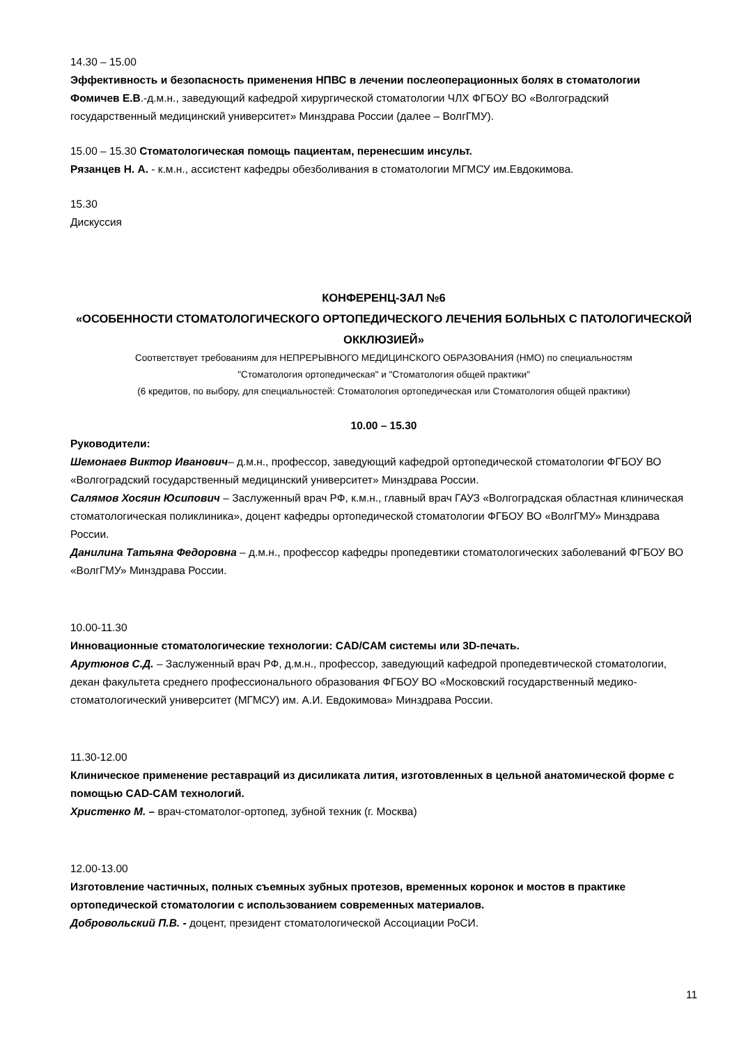14.30 – 15.00
Эффективность и безопасность применения НПВС в лечении послеоперационных болях в стоматологии
Фомичев Е.В.-д.м.н., заведующий кафедрой хирургической стоматологии ЧЛХ ФГБОУ ВО «Волгоградский государственный медицинский университет» Минздрава России (далее – ВолгГМУ).
15.00 – 15.30 Стоматологическая помощь пациентам, перенесшим инсульт.
Рязанцев Н. А. - к.м.н., ассистент кафедры обезболивания в стоматологии МГМСУ им.Евдокимова.
15.30
Дискуссия
КОНФЕРЕНЦ-ЗАЛ №6
«ОСОБЕННОСТИ СТОМАТОЛОГИЧЕСКОГО ОРТОПЕДИЧЕСКОГО ЛЕЧЕНИЯ БОЛЬНЫХ С ПАТОЛОГИЧЕСКОЙ ОККЛЮЗИЕЙ»
Соответствует требованиям для НЕПРЕРЫВНОГО МЕДИЦИНСКОГО ОБРАЗОВАНИЯ (НМО) по специальностям
"Стоматология ортопедическая" и "Стоматология общей практики"
(6 кредитов, по выбору, для специальностей: Стоматология ортопедическая или Стоматология общей практики)
10.00 – 15.30
Руководители:
Шемонаев Виктор Иванович– д.м.н., профессор, заведующий кафедрой ортопедической стоматологии ФГБОУ ВО «Волгоградский государственный медицинский университет» Минздрава России.
Салямов Хосяин Юсипович – Заслуженный врач РФ, к.м.н., главный врач ГАУЗ «Волгоградская областная клиническая стоматологическая поликлиника», доцент кафедры ортопедической стоматологии ФГБОУ ВО «ВолгГМУ» Минздрава России.
Данилина Татьяна Федоровна – д.м.н., профессор кафедры пропедевтики стоматологических заболеваний ФГБОУ ВО «ВолгГМУ» Минздрава России.
10.00-11.30
Инновационные стоматологические технологии: CAD/CAM системы или 3D-печать.
Арутюнов С.Д. – Заслуженный врач РФ, д.м.н., профессор, заведующий кафедрой пропедевтической стоматологии, декан факультета среднего профессионального образования ФГБОУ ВО «Московский государственный медико-стоматологический университет (МГМСУ) им. А.И. Евдокимова» Минздрава России.
11.30-12.00
Клиническое применение реставраций из дисиликата лития, изготовленных в цельной анатомической форме с помощью CAD-CAM технологий.
Христенко М. – врач-стоматолог-ортопед, зубной техник (г. Москва)
12.00-13.00
Изготовление частичных, полных съемных зубных протезов, временных коронок и мостов в практике ортопедической стоматологии с использованием современных материалов.
Добровольский П.В. - доцент, президент стоматологической Ассоциации РоСИ.
11